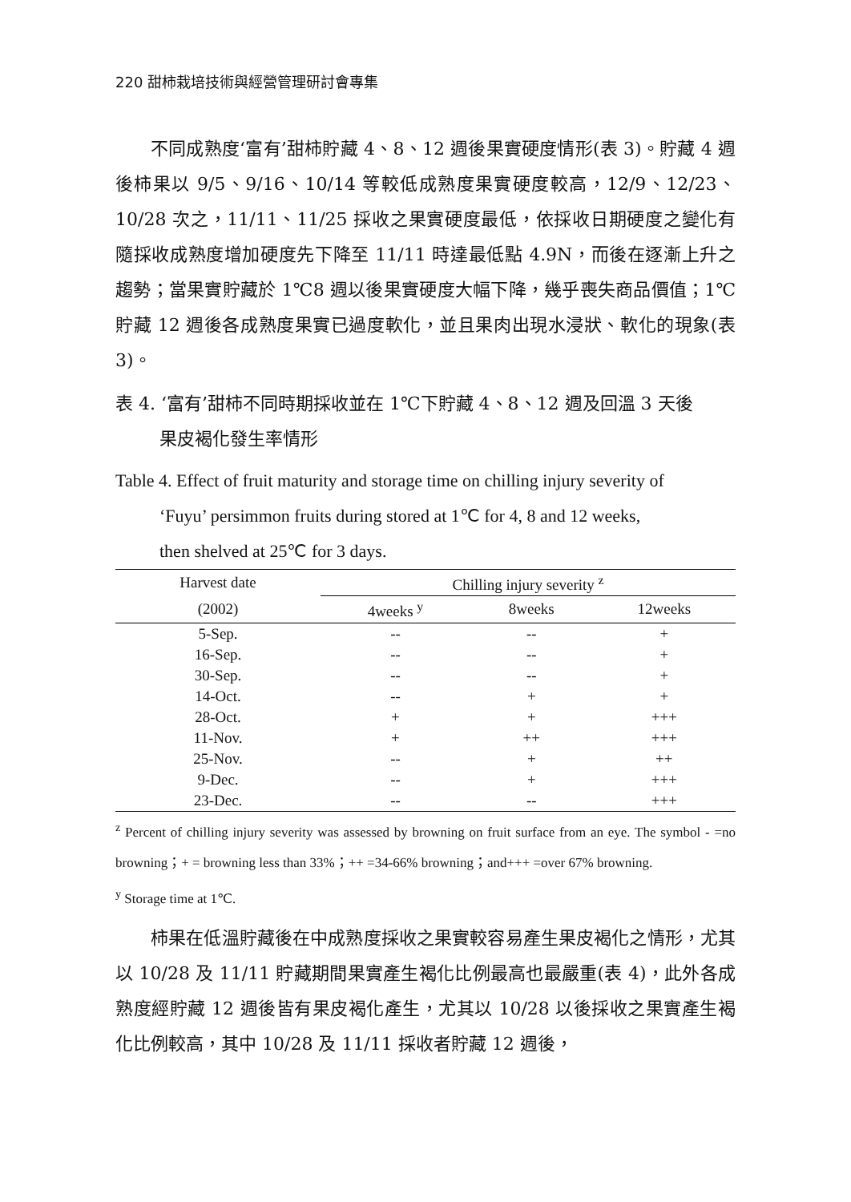220 甜柿栽培技術與經營管理研討會專集
不同成熟度‘富有’甜柿貯藏 4、8、12 週後果實硬度情形(表 3)。貯藏 4 週後柿果以 9/5、9/16、10/14 等較低成熟度果實硬度較高，12/9、12/23、10/28 次之，11/11、11/25 採收之果實硬度最低，依採收日期硬度之變化有隨採收成熟度增加硬度先下降至 11/11 時達最低點 4.9N，而後在逐漸上升之趨勢；當果實貯藏於 1℃8 週以後果實硬度大幅下降，幾乎喪失商品價值；1℃貯藏 12 週後各成熟度果實已過度軟化，並且果肉出現水浸狀、軟化的現象(表 3)。
表 4. ‘富有’甜柿不同時期採收並在 1℃下貯藏 4、8、12 週及回溫 3 天後
果皮褐化發生率情形
Table 4. Effect of fruit maturity and storage time on chilling injury severity of
‘Fuyu’ persimmon fruits during stored at 1℃ for 4, 8 and 12 weeks,
then shelved at 25℃ for 3 days.
| Harvest date | Chilling injury severity <sup>z</sup> | | |
| --- | --- | --- | --- |
| (2002) | 4weeks <sup>y</sup> | 8weeks | 12weeks |
| 5-Sep. | -- | -- | + |
| 16-Sep. | -- | -- | + |
| 30-Sep. | -- | -- | + |
| 14-Oct. | -- | + | + |
| 28-Oct. | + | + | +++ |
| 11-Nov. | + | ++ | +++ |
| 25-Nov. | -- | + | ++ |
| 9-Dec. | -- | + | +++ |
| 23-Dec. | -- | -- | +++ |
<sup>z</sup> Percent of chilling injury severity was assessed by browning on fruit surface from an eye. The symbol - =no browning；+ = browning less than 33%；++ =34-66% browning；and+++ =over 67% browning.
<sup>y</sup> Storage time at 1℃.
柿果在低溫貯藏後在中成熟度採收之果實較容易產生果皮褐化之情形，尤其以 10/28 及 11/11 貯藏期間果實產生褐化比例最高也最嚴重(表 4)，此外各成熟度經貯藏 12 週後皆有果皮褐化產生，尤其以 10/28 以後採收之果實產生褐化比例較高，其中 10/28 及 11/11 採收者貯藏 12 週後，